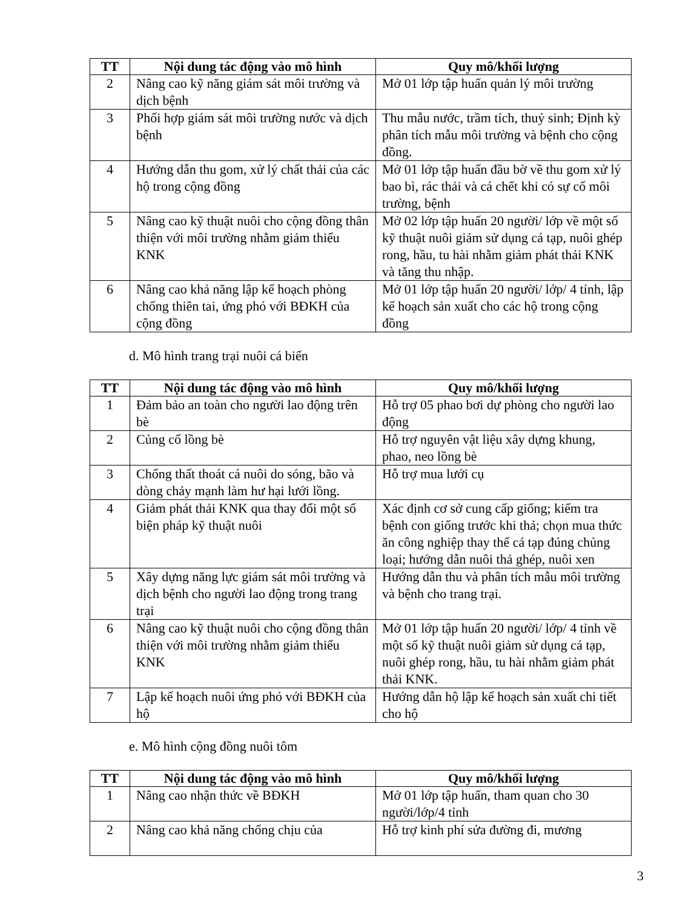| TT | Nội dung tác động vào mô hình | Quy mô/khối lượng |
| --- | --- | --- |
| 2 | Nâng cao kỹ năng giám sát môi trường và dịch bệnh | Mở 01 lớp tập huấn quản lý môi trường |
| 3 | Phối hợp giám sát môi trường nước và dịch bệnh | Thu mẫu nước, trầm tích, thuỷ sinh; Định kỳ phân tích mẫu môi trường và bệnh cho cộng đồng. |
| 4 | Hướng dẫn thu gom, xử lý chất thải của các hộ trong cộng đồng | Mở 01 lớp tập huấn đầu bờ về thu gom xử lý bao bì, rác thải và cá chết khi có sự cố môi trường, bệnh |
| 5 | Nâng cao kỹ thuật nuôi cho cộng đồng thân thiện với môi trường nhằm giảm thiểu KNK | Mở 02 lớp tập huấn 20 người/ lớp về một số kỹ thuật nuôi giảm sử dụng cá tạp, nuôi ghép rong, hầu, tu hài nhằm giảm phát thải KNK và tăng thu nhập. |
| 6 | Nâng cao khả năng lập kế hoạch phòng chống thiên tai, ứng phó với BĐKH của cộng đồng | Mở 01 lớp tập huấn 20 người/ lớp/ 4 tỉnh, lập kế hoạch sản xuất cho các hộ trong cộng đồng |
d. Mô hình trang trại nuôi cá biển
| TT | Nội dung tác động vào mô hình | Quy mô/khối lượng |
| --- | --- | --- |
| 1 | Đảm bảo an toàn cho người lao động trên bè | Hỗ trợ 05 phao bơi dự phòng cho người lao động |
| 2 | Củng cố lồng bè | Hỗ trợ nguyên vật liệu xây dựng khung, phao, neo lồng bè |
| 3 | Chống thất thoát cá nuôi do sóng, bão và dòng chảy mạnh làm hư hại lưới lồng. | Hỗ trợ mua lưới cụ |
| 4 | Giảm phát thải KNK qua thay đổi một số biện pháp kỹ thuật nuôi | Xác định cơ sở cung cấp giống; kiểm tra bệnh con giống trước khi thả; chọn mua thức ăn công nghiệp thay thế cá tạp đúng chủng loại; hướng dẫn nuôi thả ghép, nuôi xen |
| 5 | Xây dựng năng lực giám sát môi trường và dịch bệnh cho người lao động trong trang trại | Hướng dẫn thu và phân tích mẫu môi trường và bệnh cho trang trại. |
| 6 | Nâng cao kỹ thuật nuôi cho cộng đồng thân thiện với môi trường nhằm giảm thiểu KNK | Mở 01 lớp tập huấn 20 người/ lớp/ 4 tỉnh về một số kỹ thuật nuôi giảm sử dụng cá tạp, nuôi ghép rong, hầu, tu hài nhằm giảm phát thải KNK. |
| 7 | Lập kế hoạch nuôi ứng phó với BĐKH của hộ | Hướng dẫn hộ lập kế hoạch sản xuất chi tiết cho hộ |
e. Mô hình cộng đồng nuôi tôm
| TT | Nội dung tác động vào mô hình | Quy mô/khối lượng |
| --- | --- | --- |
| 1 | Nâng cao nhận thức về BĐKH | Mở 01 lớp tập huấn, tham quan cho 30 người/lớp/4 tỉnh |
| 2 | Nâng cao khả năng chống chịu của | Hỗ trợ kinh phí sửa đường đi, mương |
3